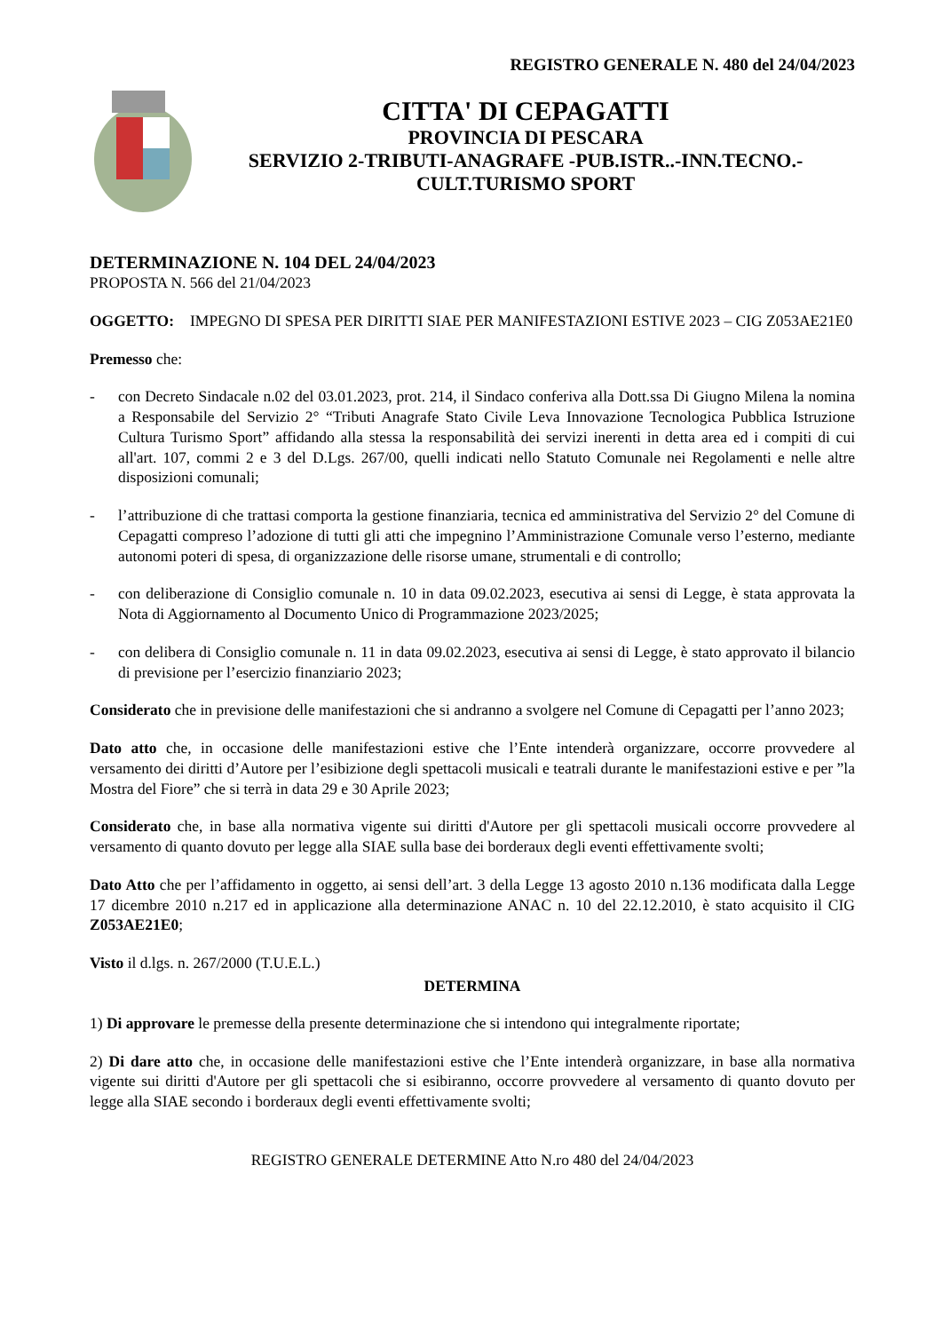REGISTRO GENERALE N. 480 del 24/04/2023
CITTA' DI CEPAGATTI
PROVINCIA DI PESCARA
SERVIZIO 2-TRIBUTI-ANAGRAFE -PUB.ISTR..-INN.TECNO.-
CULT.TURISMO SPORT
DETERMINAZIONE N. 104 DEL 24/04/2023
PROPOSTA N. 566 del 21/04/2023
OGGETTO: IMPEGNO DI SPESA PER DIRITTI SIAE PER MANIFESTAZIONI ESTIVE 2023 – CIG Z053AE21E0
Premesso che:
- con Decreto Sindacale n.02 del 03.01.2023, prot. 214, il Sindaco conferiva alla Dott.ssa Di Giugno Milena la nomina a Responsabile del Servizio 2° “Tributi Anagrafe Stato Civile Leva Innovazione Tecnologica Pubblica Istruzione Cultura Turismo Sport” affidando alla stessa la responsabilità dei servizi inerenti in detta area ed i compiti di cui all'art. 107, commi 2 e 3 del D.Lgs. 267/00, quelli indicati nello Statuto Comunale nei Regolamenti e nelle altre disposizioni comunali;
- l’attribuzione di che trattasi comporta la gestione finanziaria, tecnica ed amministrativa del Servizio 2° del Comune di Cepagatti compreso l’adozione di tutti gli atti che impegnino l’Amministrazione Comunale verso l’esterno, mediante autonomi poteri di spesa, di organizzazione delle risorse umane, strumentali e di controllo;
- con deliberazione di Consiglio comunale n. 10 in data 09.02.2023, esecutiva ai sensi di Legge, è stata approvata la Nota di Aggiornamento al Documento Unico di Programmazione 2023/2025;
- con delibera di Consiglio comunale n. 11 in data 09.02.2023, esecutiva ai sensi di Legge, è stato approvato il bilancio di previsione per l’esercizio finanziario 2023;
Considerato che in previsione delle manifestazioni che si andranno a svolgere nel Comune di Cepagatti per l’anno 2023;
Dato atto che, in occasione delle manifestazioni estive che l’Ente intenderà organizzare, occorre provvedere al versamento dei diritti d’Autore per l’esibizione degli spettacoli musicali e teatrali durante le manifestazioni estive e per ”la Mostra del Fiore” che si terrà in data 29 e 30 Aprile 2023;
Considerato che, in base alla normativa vigente sui diritti d'Autore per gli spettacoli musicali occorre provvedere al versamento di quanto dovuto per legge alla SIAE sulla base dei borderaux degli eventi effettivamente svolti;
Dato Atto che per l’affidamento in oggetto, ai sensi dell’art. 3 della Legge 13 agosto 2010 n.136 modificata dalla Legge 17 dicembre 2010 n.217 ed in applicazione alla determinazione ANAC n. 10 del 22.12.2010, è stato acquisito il CIG Z053AE21E0;
Visto il d.lgs. n. 267/2000 (T.U.E.L.)
DETERMINA
1) Di approvare le premesse della presente determinazione che si intendono qui integralmente riportate;
2) Di dare atto che, in occasione delle manifestazioni estive che l’Ente intenderà organizzare, in base alla normativa vigente sui diritti d'Autore per gli spettacoli che si esibiranno, occorre provvedere al versamento di quanto dovuto per legge alla SIAE secondo i borderaux degli eventi effettivamente svolti;
REGISTRO GENERALE DETERMINE Atto N.ro 480 del 24/04/2023